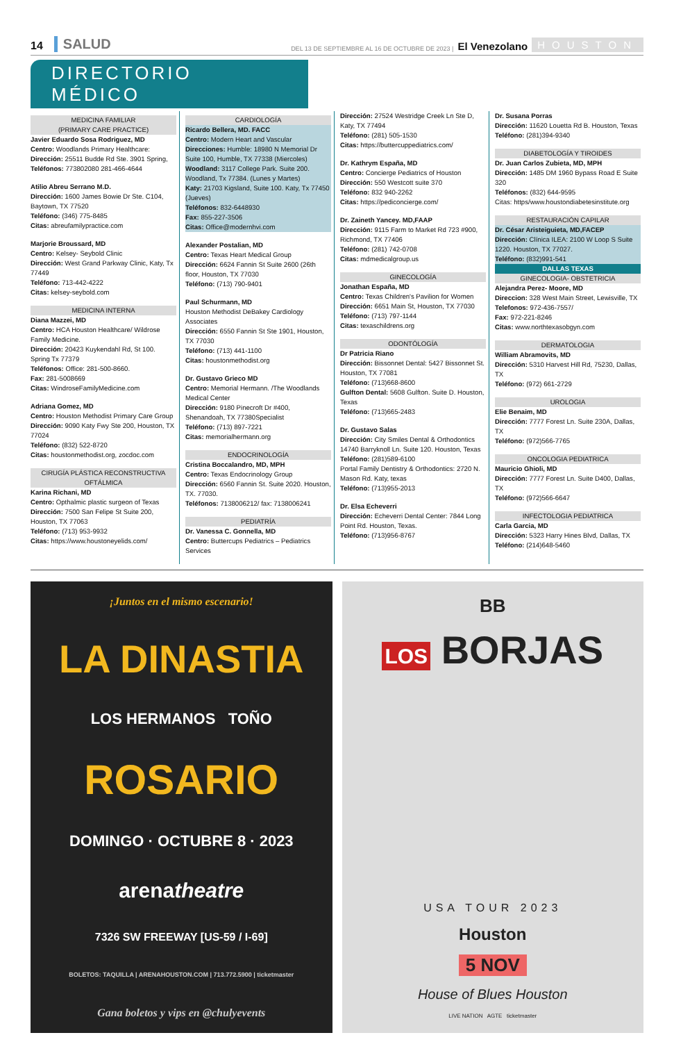14 SALUD DEL 13 DE SEPTIEMBRE AL 16 DE OCTUBRE DE 2023 | El Venezolano HOUSTON
DIRECTORIO MÉDICO
MEDICINA FAMILIAR
(PRIMARY CARE PRACTICE)
Javier Eduardo Sosa Rodriguez, MD
Centro: Woodlands Primary Healthcare:
Dirección: 25511 Budde Rd Ste. 3901 Spring,
Teléfonos: 773802080 281-466-4644
Atilio Abreu Serrano M.D.
Dirección: 1600 James Bowie Dr Ste. C104, Baytown, TX 77520
Teléfono: (346) 775-8485
Citas: abreufamilypractice.com
Marjorie Broussard, MD
Centro: Kelsey- Seybold Clinic
Dirección: West Grand Parkway Clinic, Katy, Tx 77449
Teléfono: 713-442-4222
Citas: kelsey-seybold.com
MEDICINA INTERNA
Diana Mazzei, MD
Centro: HCA Houston Healthcare/ Wildrose Family Medicine.
Dirección: 20423 Kuykendahl Rd, St 100. Spring Tx 77379
Teléfonos: Office: 281-500-8660.
Fax: 281-5008669
Citas: WindroseFamilyMedicine.com
Adriana Gomez, MD
Centro: Houston Methodist Primary Care Group
Dirección: 9090 Katy Fwy Ste 200, Houston, TX 77024
Teléfono: (832) 522-8720
Citas: houstonmethodist.org, zocdoc.com
CIRUGÍA PLÁSTICA RECONSTRUCTIVA OFTÁLMICA
Karina Richani, MD
Centro: Opthalmic plastic surgeon of Texas
Dirección: 7500 San Felipe St Suite 200, Houston, TX 77063
Teléfono: (713) 953-9932
Citas: https://www.houstoneyelids.com/
CARDIOLOGÍA
Ricardo Bellera, MD. FACC
Centro: Modern Heart and Vascular
Direcciones: Humble: 18980 N Memorial Dr Suite 100, Humble, TX 77338 (Miercoles)
Woodland: 3117 College Park. Suite 200. Woodland, Tx 77384. (Lunes y Martes)
Katy: 21703 Kigsland, Suite 100. Katy, Tx 77450 (Jueves)
Teléfonos: 832-6448930
Fax: 855-227-3506
Citas: Office@modernhvi.com
Alexander Postalian, MD
Centro: Texas Heart Medical Group
Dirección: 6624 Fannin St Suite 2600 (26th floor, Houston, TX 77030
Teléfono: (713) 790-9401
Paul Schurmann, MD
Houston Methodist DeBakey Cardiology Associates
Dirección: 6550 Fannin St Ste 1901, Houston, TX 77030
Teléfono: (713) 441-1100
Citas: houstonmethodist.org
Dr. Gustavo Grieco MD
Centro: Memorial Hermann. /The Woodlands Medical Center
Dirección: 9180 Pinecroft Dr #400, Shenandoah, TX 77380Specialist
Teléfono: (713) 897-7221
Citas: memorialhermann.org
ENDOCRINOLOGÍA
Cristina Boccalandro, MD, MPH
Centro: Texas Endocrinology Group
Dirección: 6560 Fannin St. Suite 2020. Houston, TX. 77030.
Teléfonos: 7138006212/ fax: 7138006241
PEDIATRÍA
Dr. Vanessa C. Gonnella, MD
Centro: Buttercups Pediatrics – Pediatrics Services
Dirección: 27524 Westridge Creek Ln Ste D, Katy, TX 77494
Teléfono: (281) 505-1530
Citas: https://buttercuppediatrics.com/
Dr. Kathrym España, MD
Centro: Concierge Pediatrics of Houston
Dirección: 550 Westcott suite 370
Teléfono: 832 940-2262
Citas: https://pediconcierge.com/
Dr. Zaineth Yancey. MD,FAAP
Dirección: 9115 Farm to Market Rd 723 #900, Richmond, TX 77406
Teléfono: (281) 742-0708
Citas: mdmedicalgroup.us
GINECOLOGÍA
Jonathan España, MD
Centro: Texas Children's Pavilion for Women
Dirección: 6651 Main St, Houston, TX 77030
Teléfono: (713) 797-1144
Citas: texaschildrens.org
ODONTÓLOGÍA
Dr Patricia Riano
Dirección: Bissonnet Dental: 5427 Bissonnet St. Houston, TX 77081
Teléfono: (713)668-8600
Gulfton Dental: 5608 Gulfton. Suite D. Houston, Texas
Teléfono: (713)665-2483
Dr. Gustavo Salas
Dirección: City Smiles Dental & Orthodontics 14740 Barryknoll Ln. Suite 120. Houston, Texas
Teléfono: (281)589-6100
Portal Family Dentistry & Orthodontics: 2720 N. Mason Rd. Katy, texas
Teléfono: (713)955-2013
Dr. Elsa Echeverri
Dirección: Echeverri Dental Center: 7844 Long Point Rd. Houston, Texas.
Teléfono: (713)956-8767
Dr. Susana Porras
Dirección: 11620 Louetta Rd B. Houston, Texas
Teléfono: (281)394-9340
DIABETOLOGÍA Y TIROIDES
Dr. Juan Carlos Zubieta, MD, MPH
Dirección: 1485 DM 1960 Bypass Road E Suite 320
Teléfonos: (832) 644-9595
Citas: https/www.houstondiabetesinstitute.org
RESTAURACIÓN CAPILAR
Dr. César Aristeiguieta, MD,FACEP
Dirección: Clínica ILEA: 2100 W Loop S Suite 1220. Houston, TX 77027.
Teléfono: (832)991-541
DALLAS TEXAS
GINECOLOGIA- OBSTETRICIA
Alejandra Perez- Moore, MD
Direccion: 328 West Main Street, Lewisville, TX
Telefonos: 972-436-7557/
Fax: 972-221-8246
Citas: www.northtexasobgyn.com
DERMATOLOGIA
William Abramovits, MD
Dirección: 5310 Harvest Hill Rd, 75230, Dallas, TX
Teléfono: (972) 661-2729
UROLOGIA
Elie Benaim, MD
Dirección: 7777 Forest Ln. Suite 230A, Dallas, TX
Teléfono: (972)566-7765
ONCOLOGIA PEDIATRICA
Mauricio Ghioli, MD
Dirección: 7777 Forest Ln. Suite D400, Dallas, TX
Teléfono: (972)566-6647
INFECTOLOGIA PEDIATRICA
Carla Garcia, MD
Dirección: 5323 Harry Hines Blvd, Dallas, TX
Teléfono: (214)648-5460
¡Juntos en el mismo escenario!
LA DINASTIA
LOS HERMANOS TOÑO
ROSARIO
DOMINGO · OCTUBRE 8 · 2023
arenatheatre
7326 SW FREEWAY [US-59 / I-69]
BOLETOS: TAQUILLA | ARENAHOUSTON.COM | 713.772.5900 | ticketmaster
Gana boletos y vips en @chulyevents
BB
LOS BORJAS
USA TOUR 2023
Houston
5 NOV
House of Blues Houston
LIVE NATION AGTE ticketmaster